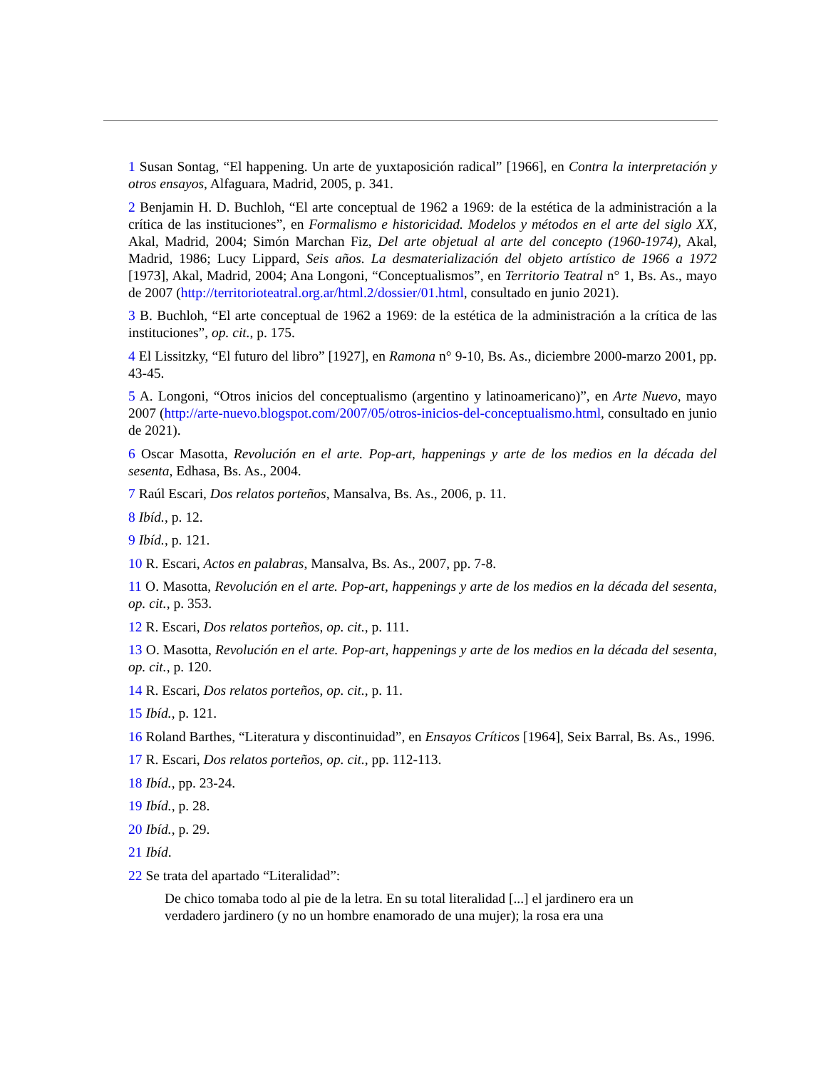1 Susan Sontag, “El happening. Un arte de yuxtaposición radical” [1966], en Contra la interpretación y otros ensayos, Alfaguara, Madrid, 2005, p. 341.
2 Benjamin H. D. Buchloh, “El arte conceptual de 1962 a 1969: de la estética de la administración a la crítica de las instituciones”, en Formalismo e historicidad. Modelos y métodos en el arte del siglo XX, Akal, Madrid, 2004; Simón Marchan Fiz, Del arte objetual al arte del concepto (1960-1974), Akal, Madrid, 1986; Lucy Lippard, Seis años. La desmaterialización del objeto artístico de 1966 a 1972 [1973], Akal, Madrid, 2004; Ana Longoni, “Conceptualismos”, en Territorio Teatral n° 1, Bs. As., mayo de 2007 (http://territorioteatral.org.ar/html.2/dossier/01.html, consultado en junio 2021).
3 B. Buchloh, “El arte conceptual de 1962 a 1969: de la estética de la administración a la crítica de las instituciones”, op. cit., p. 175.
4 El Lissitzky, “El futuro del libro” [1927], en Ramona n° 9-10, Bs. As., diciembre 2000-marzo 2001, pp. 43-45.
5 A. Longoni, “Otros inicios del conceptualismo (argentino y latinoamericano)”, en Arte Nuevo, mayo 2007 (http://arte-nuevo.blogspot.com/2007/05/otros-inicios-del-conceptualismo.html, consultado en junio de 2021).
6 Oscar Masotta, Revolución en el arte. Pop-art, happenings y arte de los medios en la década del sesenta, Edhasa, Bs. As., 2004.
7 Raúl Escari, Dos relatos porteños, Mansalva, Bs. As., 2006, p. 11.
8 Ibíd., p. 12.
9 Ibíd., p. 121.
10 R. Escari, Actos en palabras, Mansalva, Bs. As., 2007, pp. 7-8.
11 O. Masotta, Revolución en el arte. Pop-art, happenings y arte de los medios en la década del sesenta, op. cit., p. 353.
12 R. Escari, Dos relatos porteños, op. cit., p. 111.
13 O. Masotta, Revolución en el arte. Pop-art, happenings y arte de los medios en la década del sesenta, op. cit., p. 120.
14 R. Escari, Dos relatos porteños, op. cit., p. 11.
15 Ibíd., p. 121.
16 Roland Barthes, “Literatura y discontinuidad”, en Ensayos Críticos [1964], Seix Barral, Bs. As., 1996.
17 R. Escari, Dos relatos porteños, op. cit., pp. 112-113.
18 Ibíd., pp. 23-24.
19 Ibíd., p. 28.
20 Ibíd., p. 29.
21 Ibíd.
22 Se trata del apartado “Literalidad”:
De chico tomaba todo al pie de la letra. En su total literalidad [...] el jardinero era un verdadero jardinero (y no un hombre enamorado de una mujer); la rosa era una